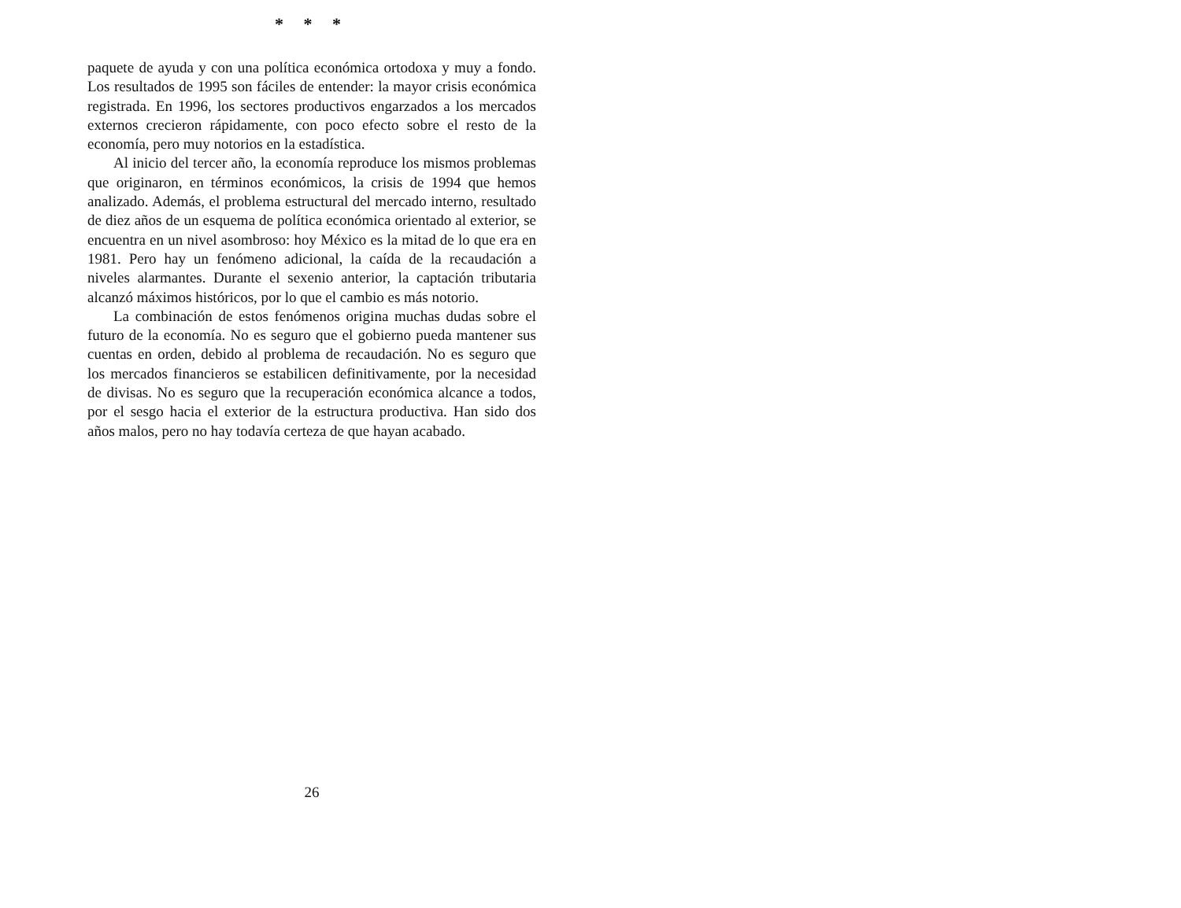* * *
paquete de ayuda y con una política económica ortodoxa y muy a fondo. Los resultados de 1995 son fáciles de entender: la mayor crisis económica registrada. En 1996, los sectores productivos engarzados a los mercados externos crecieron rápidamente, con poco efecto sobre el resto de la economía, pero muy notorios en la estadística.
Al inicio del tercer año, la economía reproduce los mismos problemas que originaron, en términos económicos, la crisis de 1994 que hemos analizado. Además, el problema estructural del mercado interno, resultado de diez años de un esquema de política económica orientado al exterior, se encuentra en un nivel asombroso: hoy México es la mitad de lo que era en 1981. Pero hay un fenómeno adicional, la caída de la recaudación a niveles alarmantes. Durante el sexenio anterior, la captación tributaria alcanzó máximos históricos, por lo que el cambio es más notorio.
La combinación de estos fenómenos origina muchas dudas sobre el futuro de la economía. No es seguro que el gobierno pueda mantener sus cuentas en orden, debido al problema de recaudación. No es seguro que los mercados financieros se estabilicen definitivamente, por la necesidad de divisas. No es seguro que la recuperación económica alcance a todos, por el sesgo hacia el exterior de la estructura productiva. Han sido dos años malos, pero no hay todavía certeza de que hayan acabado.
26